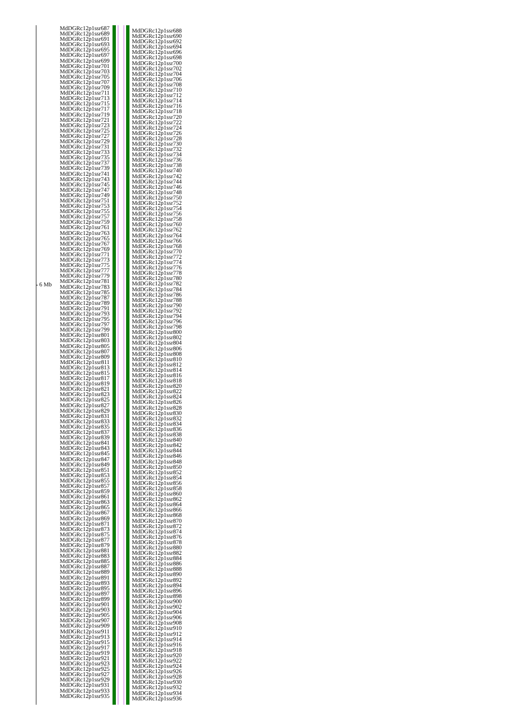6 Mb
MdDGRc12p1ssr687
MdDGRc12p1ssr689
MdDGRc12p1ssr691
MdDGRc12p1ssr693
MdDGRc12p1ssr695
MdDGRc12p1ssr697
MdDGRc12p1ssr699
MdDGRc12p1ssr701
MdDGRc12p1ssr703
MdDGRc12p1ssr705
MdDGRc12p1ssr707
MdDGRc12p1ssr709
MdDGRc12p1ssr711
MdDGRc12p1ssr713
MdDGRc12p1ssr715
MdDGRc12p1ssr717
MdDGRc12p1ssr719
MdDGRc12p1ssr721
MdDGRc12p1ssr723
MdDGRc12p1ssr725
MdDGRc12p1ssr727
MdDGRc12p1ssr729
MdDGRc12p1ssr731
MdDGRc12p1ssr733
MdDGRc12p1ssr735
MdDGRc12p1ssr737
MdDGRc12p1ssr739
MdDGRc12p1ssr741
MdDGRc12p1ssr743
MdDGRc12p1ssr745
MdDGRc12p1ssr747
MdDGRc12p1ssr749
MdDGRc12p1ssr751
MdDGRc12p1ssr753
MdDGRc12p1ssr755
MdDGRc12p1ssr757
MdDGRc12p1ssr759
MdDGRc12p1ssr761
MdDGRc12p1ssr763
MdDGRc12p1ssr765
MdDGRc12p1ssr767
MdDGRc12p1ssr769
MdDGRc12p1ssr771
MdDGRc12p1ssr773
MdDGRc12p1ssr775
MdDGRc12p1ssr777
MdDGRc12p1ssr779
MdDGRc12p1ssr781
MdDGRc12p1ssr783
MdDGRc12p1ssr785
MdDGRc12p1ssr787
MdDGRc12p1ssr789
MdDGRc12p1ssr791
MdDGRc12p1ssr793
MdDGRc12p1ssr795
MdDGRc12p1ssr797
MdDGRc12p1ssr799
MdDGRc12p1ssr801
MdDGRc12p1ssr803
MdDGRc12p1ssr805
MdDGRc12p1ssr807
MdDGRc12p1ssr809
MdDGRc12p1ssr811
MdDGRc12p1ssr813
MdDGRc12p1ssr815
MdDGRc12p1ssr817
MdDGRc12p1ssr819
MdDGRc12p1ssr821
MdDGRc12p1ssr823
MdDGRc12p1ssr825
MdDGRc12p1ssr827
MdDGRc12p1ssr829
MdDGRc12p1ssr831
MdDGRc12p1ssr833
MdDGRc12p1ssr835
MdDGRc12p1ssr837
MdDGRc12p1ssr839
MdDGRc12p1ssr841
MdDGRc12p1ssr843
MdDGRc12p1ssr845
MdDGRc12p1ssr847
MdDGRc12p1ssr849
MdDGRc12p1ssr851
MdDGRc12p1ssr853
MdDGRc12p1ssr855
MdDGRc12p1ssr857
MdDGRc12p1ssr859
MdDGRc12p1ssr861
MdDGRc12p1ssr863
MdDGRc12p1ssr865
MdDGRc12p1ssr867
MdDGRc12p1ssr869
MdDGRc12p1ssr871
MdDGRc12p1ssr873
MdDGRc12p1ssr875
MdDGRc12p1ssr877
MdDGRc12p1ssr879
MdDGRc12p1ssr881
MdDGRc12p1ssr883
MdDGRc12p1ssr885
MdDGRc12p1ssr887
MdDGRc12p1ssr889
MdDGRc12p1ssr891
MdDGRc12p1ssr893
MdDGRc12p1ssr895
MdDGRc12p1ssr897
MdDGRc12p1ssr899
MdDGRc12p1ssr901
MdDGRc12p1ssr903
MdDGRc12p1ssr905
MdDGRc12p1ssr907
MdDGRc12p1ssr909
MdDGRc12p1ssr911
MdDGRc12p1ssr913
MdDGRc12p1ssr915
MdDGRc12p1ssr917
MdDGRc12p1ssr919
MdDGRc12p1ssr921
MdDGRc12p1ssr923
MdDGRc12p1ssr925
MdDGRc12p1ssr927
MdDGRc12p1ssr929
MdDGRc12p1ssr931
MdDGRc12p1ssr933
MdDGRc12p1ssr935
MdDGRc12p1ssr688
MdDGRc12p1ssr690
MdDGRc12p1ssr692
MdDGRc12p1ssr694
MdDGRc12p1ssr696
MdDGRc12p1ssr698
MdDGRc12p1ssr700
MdDGRc12p1ssr702
MdDGRc12p1ssr704
MdDGRc12p1ssr706
MdDGRc12p1ssr708
MdDGRc12p1ssr710
MdDGRc12p1ssr712
MdDGRc12p1ssr714
MdDGRc12p1ssr716
MdDGRc12p1ssr718
MdDGRc12p1ssr720
MdDGRc12p1ssr722
MdDGRc12p1ssr724
MdDGRc12p1ssr726
MdDGRc12p1ssr728
MdDGRc12p1ssr730
MdDGRc12p1ssr732
MdDGRc12p1ssr734
MdDGRc12p1ssr736
MdDGRc12p1ssr738
MdDGRc12p1ssr740
MdDGRc12p1ssr742
MdDGRc12p1ssr744
MdDGRc12p1ssr746
MdDGRc12p1ssr748
MdDGRc12p1ssr750
MdDGRc12p1ssr752
MdDGRc12p1ssr754
MdDGRc12p1ssr756
MdDGRc12p1ssr758
MdDGRc12p1ssr760
MdDGRc12p1ssr762
MdDGRc12p1ssr764
MdDGRc12p1ssr766
MdDGRc12p1ssr768
MdDGRc12p1ssr770
MdDGRc12p1ssr772
MdDGRc12p1ssr774
MdDGRc12p1ssr776
MdDGRc12p1ssr778
MdDGRc12p1ssr780
MdDGRc12p1ssr782
MdDGRc12p1ssr784
MdDGRc12p1ssr786
MdDGRc12p1ssr788
MdDGRc12p1ssr790
MdDGRc12p1ssr792
MdDGRc12p1ssr794
MdDGRc12p1ssr796
MdDGRc12p1ssr798
MdDGRc12p1ssr800
MdDGRc12p1ssr802
MdDGRc12p1ssr804
MdDGRc12p1ssr806
MdDGRc12p1ssr808
MdDGRc12p1ssr810
MdDGRc12p1ssr812
MdDGRc12p1ssr814
MdDGRc12p1ssr816
MdDGRc12p1ssr818
MdDGRc12p1ssr820
MdDGRc12p1ssr822
MdDGRc12p1ssr824
MdDGRc12p1ssr826
MdDGRc12p1ssr828
MdDGRc12p1ssr830
MdDGRc12p1ssr832
MdDGRc12p1ssr834
MdDGRc12p1ssr836
MdDGRc12p1ssr838
MdDGRc12p1ssr840
MdDGRc12p1ssr842
MdDGRc12p1ssr844
MdDGRc12p1ssr846
MdDGRc12p1ssr848
MdDGRc12p1ssr850
MdDGRc12p1ssr852
MdDGRc12p1ssr854
MdDGRc12p1ssr856
MdDGRc12p1ssr858
MdDGRc12p1ssr860
MdDGRc12p1ssr862
MdDGRc12p1ssr864
MdDGRc12p1ssr866
MdDGRc12p1ssr868
MdDGRc12p1ssr870
MdDGRc12p1ssr872
MdDGRc12p1ssr874
MdDGRc12p1ssr876
MdDGRc12p1ssr878
MdDGRc12p1ssr880
MdDGRc12p1ssr882
MdDGRc12p1ssr884
MdDGRc12p1ssr886
MdDGRc12p1ssr888
MdDGRc12p1ssr890
MdDGRc12p1ssr892
MdDGRc12p1ssr894
MdDGRc12p1ssr896
MdDGRc12p1ssr898
MdDGRc12p1ssr900
MdDGRc12p1ssr902
MdDGRc12p1ssr904
MdDGRc12p1ssr906
MdDGRc12p1ssr908
MdDGRc12p1ssr910
MdDGRc12p1ssr912
MdDGRc12p1ssr914
MdDGRc12p1ssr916
MdDGRc12p1ssr918
MdDGRc12p1ssr920
MdDGRc12p1ssr922
MdDGRc12p1ssr924
MdDGRc12p1ssr926
MdDGRc12p1ssr928
MdDGRc12p1ssr930
MdDGRc12p1ssr932
MdDGRc12p1ssr934
MdDGRc12p1ssr936